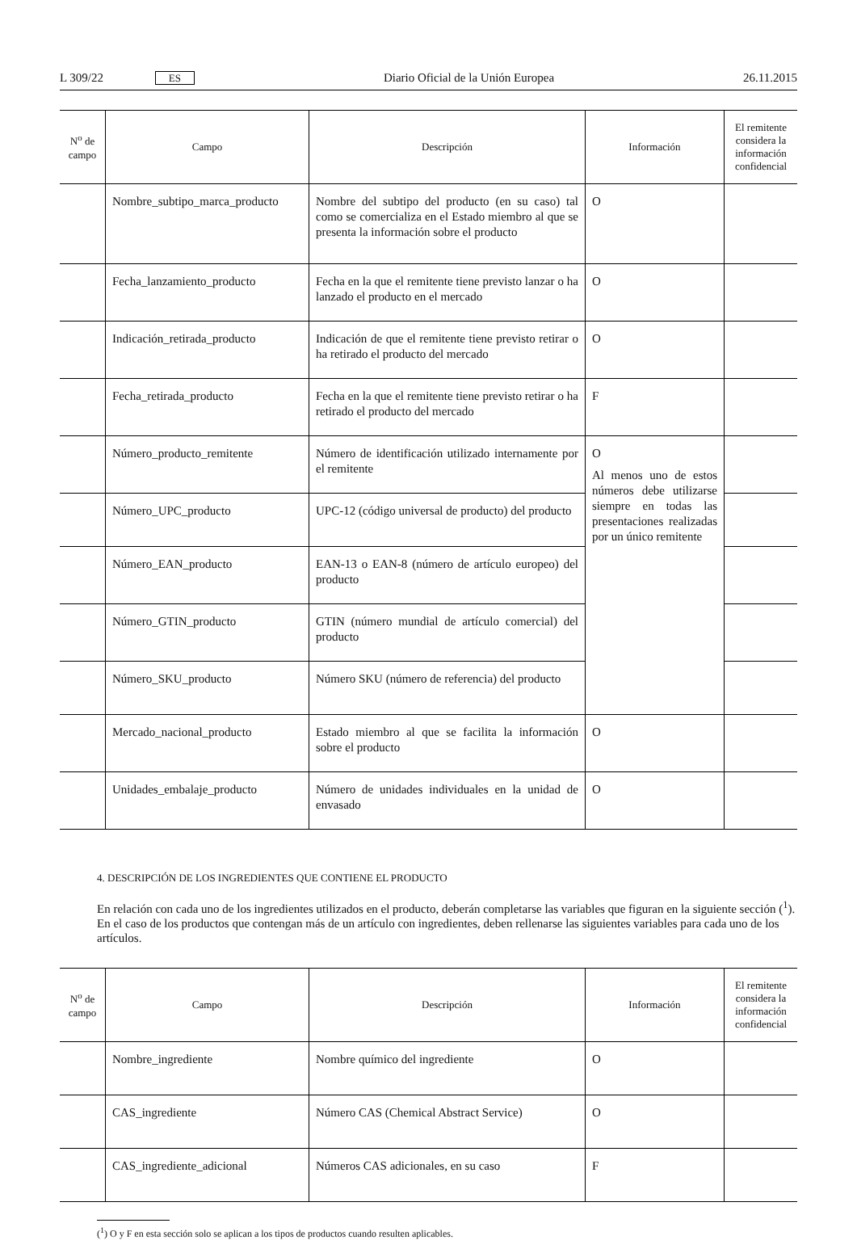L 309/22 ES Diario Oficial de la Unión Europea 26.11.2015
| N<sup>o</sup> de campo | Campo | Descripción | Información | El remitente considera la información confidencial |
| --- | --- | --- | --- | --- |
| | Nombre_subtipo_marca_producto | Nombre del subtipo del producto (en su caso) tal como se comercializa en el Estado miembro al que se presenta la información sobre el producto | O | |
| | Fecha_lanzamiento_producto | Fecha en la que el remitente tiene previsto lanzar o ha lanzado el producto en el mercado | O | |
| | Indicación_retirada_producto | Indicación de que el remitente tiene previsto retirar o ha retirado el producto del mercado | O | |
| | Fecha_retirada_producto | Fecha en la que el remitente tiene previsto retirar o ha retirado el producto del mercado | F | |
| | Número_producto_remitente | Número de identificación utilizado internamente por el remitente | O Al menos uno de estos números debe utilizarse siempre en todas las presentaciones realizadas por un único remitente | |
| | Número_UPC_producto | UPC-12 (código universal de producto) del producto | | |
| | Número_EAN_producto | EAN-13 o EAN-8 (número de artículo europeo) del producto | | |
| | Número_GTIN_producto | GTIN (número mundial de artículo comercial) del producto | | |
| | Número_SKU_producto | Número SKU (número de referencia) del producto | | |
| | Mercado_nacional_producto | Estado miembro al que se facilita la información sobre el producto | O | |
| | Unidades_embalaje_producto | Número de unidades individuales en la unidad de envasado | O | |
4. DESCRIPCIÓN DE LOS INGREDIENTES QUE CONTIENE EL PRODUCTO
En relación con cada uno de los ingredientes utilizados en el producto, deberán completarse las variables que figuran en la siguiente sección (<sup>1</sup>). En el caso de los productos que contengan más de un artículo con ingredientes, deben rellenarse las siguientes variables para cada uno de los artículos.
| N<sup>o</sup> de campo | Campo | Descripción | Información | El remitente considera la información confidencial |
| --- | --- | --- | --- | --- |
| | Nombre_ingrediente | Nombre químico del ingrediente | O | |
| | CAS_ingrediente | Número CAS (Chemical Abstract Service) | O | |
| | CAS_ingrediente_adicional | Números CAS adicionales, en su caso | F | |
(<sup>1</sup>) O y F en esta sección solo se aplican a los tipos de productos cuando resulten aplicables.